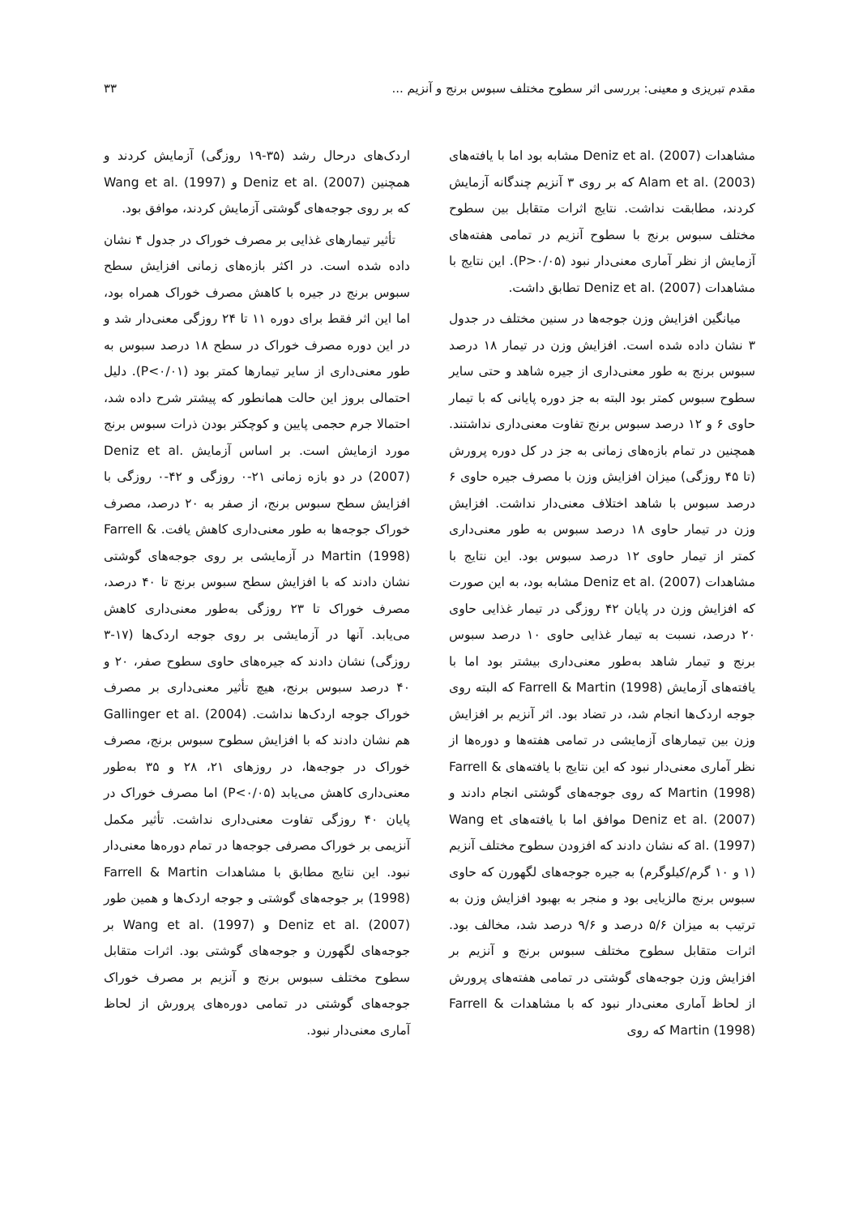مقدم تبریزی و معینی: بررسی اثر سطوح مختلف سبوس برنج و آنزیم ... ۳۳
مشاهدات Deniz et al. (2007) مشابه بود اما با یافته‌های Alam et al. (2003) که بر روی ۳ آنزیم چندگانه آزمایش کردند، مطابقت نداشت. نتایج اثرات متقابل بین سطوح مختلف سبوس برنج با سطوح آنزیم در تمامی هفته‌های آزمایش از نظر آماری معنی‌دار نبود (P>۰/۰۵). این نتایج با مشاهدات Deniz et al. (2007) تطابق داشت.
میانگین افزایش وزن جوجه‌ها در سنین مختلف در جدول ۳ نشان داده شده است. افزایش وزن در تیمار ۱۸ درصد سبوس برنج به طور معنی‌داری از جیره شاهد و حتی سایر سطوح سبوس کمتر بود البته به جز دوره پایانی که با تیمار حاوی ۶ و ۱۲ درصد سبوس برنج تفاوت معنی‌داری نداشتند. همچنین در تمام بازه‌های زمانی به جز در کل دوره پرورش (تا ۴۵ روزگی) میزان افزایش وزن با مصرف جیره حاوی ۶ درصد سبوس با شاهد اختلاف معنی‌دار نداشت. افزایش وزن در تیمار حاوی ۱۸ درصد سبوس به طور معنی‌داری کمتر از تیمار حاوی ۱۲ درصد سبوس بود. این نتایج با مشاهدات Deniz et al. (2007) مشابه بود، به این صورت که افزایش وزن در پایان ۴۲ روزگی در تیمار غذایی حاوی ۲۰ درصد، نسبت به تیمار غذایی حاوی ۱۰ درصد سبوس برنج و تیمار شاهد به‌طور معنی‌داری بیشتر بود اما با یافته‌های آزمایش Farrell & Martin (1998) که البته روی جوجه اردک‌ها انجام شد، در تضاد بود. اثر آنزیم بر افزایش وزن بین تیمارهای آزمایشی در تمامی هفته‌ها و دوره‌ها از نظر آماری معنی‌دار نبود که این نتایج با یافته‌های Farrell & Martin (1998) که روی جوجه‌های گوشتی انجام دادند و Deniz et al. (2007) موافق اما با یافته‌های Wang et al. (1997) که نشان دادند که افزودن سطوح مختلف آنزیم (۱ و ۱۰ گرم/کیلوگرم) به جیره جوجه‌های لگهورن که حاوی سبوس برنج مالزیایی بود و منجر به بهبود افزایش وزن به ترتیب به میزان ۵/۶ درصد و ۹/۶ درصد شد، مخالف بود. اثرات متقابل سطوح مختلف سبوس برنج و آنزیم بر افزایش وزن جوجه‌های گوشتی در تمامی هفته‌های پرورش از لحاظ آماری معنی‌دار نبود که با مشاهدات Farrell & Martin (1998) که روی
اردک‌های درحال رشد (۳۵-۱۹ روزگی) آزمایش کردند و همچنین Deniz et al. (2007) و Wang et al. (1997) که بر روی جوجه‌های گوشتی آزمایش کردند، موافق بود.
تأثیر تیمارهای غذایی بر مصرف خوراک در جدول ۴ نشان داده شده است. در اکثر بازه‌های زمانی افزایش سطح سبوس برنج در جیره با کاهش مصرف خوراک همراه بود، اما این اثر فقط برای دوره ۱۱ تا ۲۴ روزگی معنی‌دار شد و در این دوره مصرف خوراک در سطح ۱۸ درصد سبوس به طور معنی‌داری از سایر تیمارها کمتر بود (P<۰/۰۱). دلیل احتمالی بروز این حالت همانطور که پیشتر شرح داده شد، احتمالا جرم حجمی پایین و کوچکتر بودن ذرات سبوس برنج مورد ازمایش است. بر اساس آزمایش Deniz et al. (2007) در دو بازه زمانی ۲۱-۰ روزگی و ۴۲-۰ روزگی با افزایش سطح سبوس برنج، از صفر به ۲۰ درصد، مصرف خوراک جوجه‌ها به طور معنی‌داری کاهش یافت. Farrell & Martin (1998) در آزمایشی بر روی جوجه‌های گوشتی نشان دادند که با افزایش سطح سبوس برنج تا ۴۰ درصد، مصرف خوراک تا ۲۳ روزگی به‌طور معنی‌داری کاهش می‌یابد. آنها در آزمایشی بر روی جوجه اردک‌ها (۱۷-۳ روزگی) نشان دادند که جیره‌های حاوی سطوح صفر، ۲۰ و ۴۰ درصد سبوس برنج، هیچ تأثیر معنی‌داری بر مصرف خوراک جوجه اردک‌ها نداشت. Gallinger et al. (2004) هم نشان دادند که با افزایش سطوح سبوس برنج، مصرف خوراک در جوجه‌ها، در روزهای ۲۱، ۲۸ و ۳۵ به‌طور معنی‌داری کاهش می‌یابد (P<۰/۰۵) اما مصرف خوراک در پایان ۴۰ روزگی تفاوت معنی‌داری نداشت. تأثیر مکمل آنزیمی بر خوراک مصرفی جوجه‌ها در تمام دوره‌ها معنی‌دار نبود. این نتایج مطابق با مشاهدات Farrell & Martin (1998) بر جوجه‌های گوشتی و جوجه اردک‌ها و همین طور Deniz et al. (2007) و Wang et al. (1997) بر جوجه‌های لگهورن و جوجه‌های گوشتی بود. اثرات متقابل سطوح مختلف سبوس برنج و آنزیم بر مصرف خوراک جوجه‌های گوشتی در تمامی دوره‌های پرورش از لحاظ آماری معنی‌دار نبود.